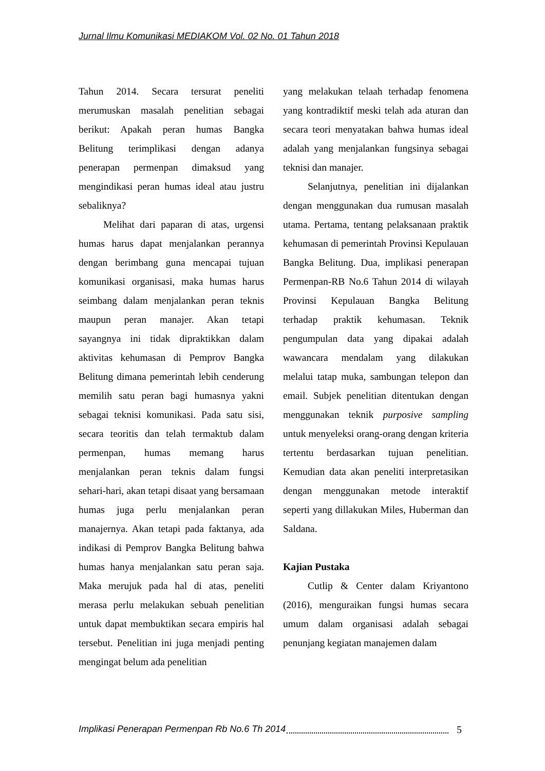Jurnal Ilmu Komunikasi MEDIAKOM Vol. 02 No. 01 Tahun 2018
Tahun 2014. Secara tersurat peneliti merumuskan masalah penelitian sebagai berikut: Apakah peran humas Bangka Belitung terimplikasi dengan adanya penerapan permenpan dimaksud yang mengindikasi peran humas ideal atau justru sebaliknya?
Melihat dari paparan di atas, urgensi humas harus dapat menjalankan perannya dengan berimbang guna mencapai tujuan komunikasi organisasi, maka humas harus seimbang dalam menjalankan peran teknis maupun peran manajer. Akan tetapi sayangnya ini tidak dipraktikkan dalam aktivitas kehumasan di Pemprov Bangka Belitung dimana pemerintah lebih cenderung memilih satu peran bagi humasnya yakni sebagai teknisi komunikasi. Pada satu sisi, secara teoritis dan telah termaktub dalam permenpan, humas memang harus menjalankan peran teknis dalam fungsi sehari-hari, akan tetapi disaat yang bersamaan humas juga perlu menjalankan peran manajernya. Akan tetapi pada faktanya, ada indikasi di Pemprov Bangka Belitung bahwa humas hanya menjalankan satu peran saja. Maka merujuk pada hal di atas, peneliti merasa perlu melakukan sebuah penelitian untuk dapat membuktikan secara empiris hal tersebut. Penelitian ini juga menjadi penting mengingat belum ada penelitian
yang melakukan telaah terhadap fenomena yang kontradiktif meski telah ada aturan dan secara teori menyatakan bahwa humas ideal adalah yang menjalankan fungsinya sebagai teknisi dan manajer.
Selanjutnya, penelitian ini dijalankan dengan menggunakan dua rumusan masalah utama. Pertama, tentang pelaksanaan praktik kehumasan di pemerintah Provinsi Kepulauan Bangka Belitung. Dua, implikasi penerapan Permenpan-RB No.6 Tahun 2014 di wilayah Provinsi Kepulauan Bangka Belitung terhadap praktik kehumasan. Teknik pengumpulan data yang dipakai adalah wawancara mendalam yang dilakukan melalui tatap muka, sambungan telepon dan email. Subjek penelitian ditentukan dengan menggunakan teknik purposive sampling untuk menyeleksi orang-orang dengan kriteria tertentu berdasarkan tujuan penelitian. Kemudian data akan peneliti interpretasikan dengan menggunakan metode interaktif seperti yang dillakukan Miles, Huberman dan Saldana.
Kajian Pustaka
Cutlip & Center dalam Kriyantono (2016), menguraikan fungsi humas secara umum dalam organisasi adalah sebagai penunjang kegiatan manajemen dalam
Implikasi Penerapan Permenpan Rb No.6 Th 2014 5